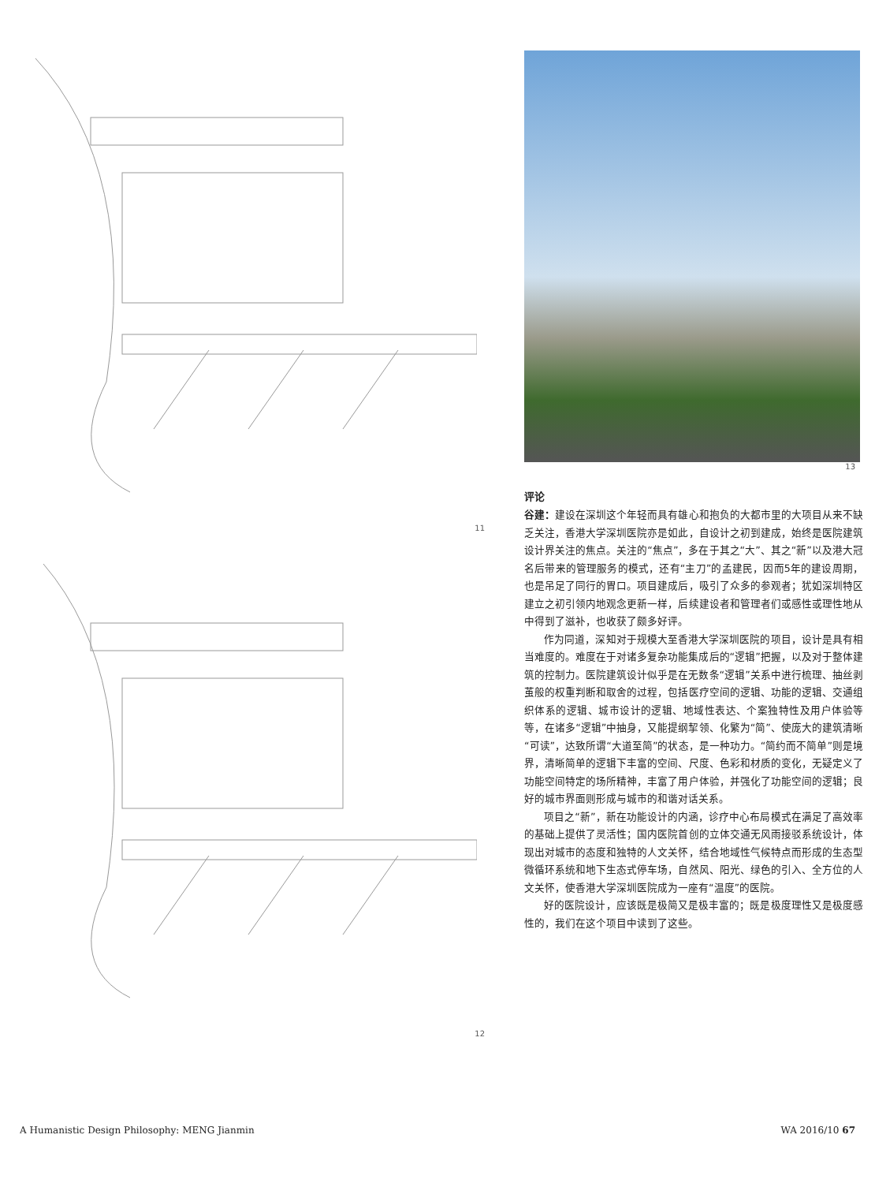11
12
13
评论
谷建：建设在深圳这个年轻而具有雄心和抱负的大都市里的大项目从来不缺乏关注，香港大学深圳医院亦是如此，自设计之初到建成，始终是医院建筑设计界关注的焦点。关注的“焦点”，多在于其之“大”、其之“新”以及港大冠名后带来的管理服务的模式，还有“主刀”的孟建民，因而5年的建设周期，也是吊足了同行的胃口。项目建成后，吸引了众多的参观者；犹如深圳特区建立之初引领内地观念更新一样，后续建设者和管理者们或感性或理性地从中得到了滋补，也收获了颇多好评。
作为同道，深知对于规模大至香港大学深圳医院的项目，设计是具有相当难度的。难度在于对诸多复杂功能集成后的“逻辑”把握，以及对于整体建筑的控制力。医院建筑设计似乎是在无数条“逻辑”关系中进行梳理、抽丝剥茧般的权重判断和取舍的过程，包括医疗空间的逻辑、功能的逻辑、交通组织体系的逻辑、城市设计的逻辑、地域性表达、个案独特性及用户体验等等，在诸多“逻辑”中抽身，又能提纲挈领、化繁为“简”、使庞大的建筑清晰“可读”，达致所谓“大道至简”的状态，是一种功力。“简约而不简单”则是境界，清晰简单的逻辑下丰富的空间、尺度、色彩和材质的变化，无疑定义了功能空间特定的场所精神，丰富了用户体验，并强化了功能空间的逻辑；良好的城市界面则形成与城市的和谐对话关系。
项目之“新”，新在功能设计的内涵，诊疗中心布局模式在满足了高效率的基础上提供了灵活性；国内医院首创的立体交通无风雨接驳系统设计，体现出对城市的态度和独特的人文关怀，结合地域性气候特点而形成的生态型微循环系统和地下生态式停车场，自然风、阳光、绿色的引入、全方位的人文关怀，使香港大学深圳医院成为一座有“温度”的医院。
好的医院设计，应该既是极简又是极丰富的；既是极度理性又是极度感性的，我们在这个项目中读到了这些。
A Humanistic Design Philosophy: MENG Jianmin WA 2016/10 67